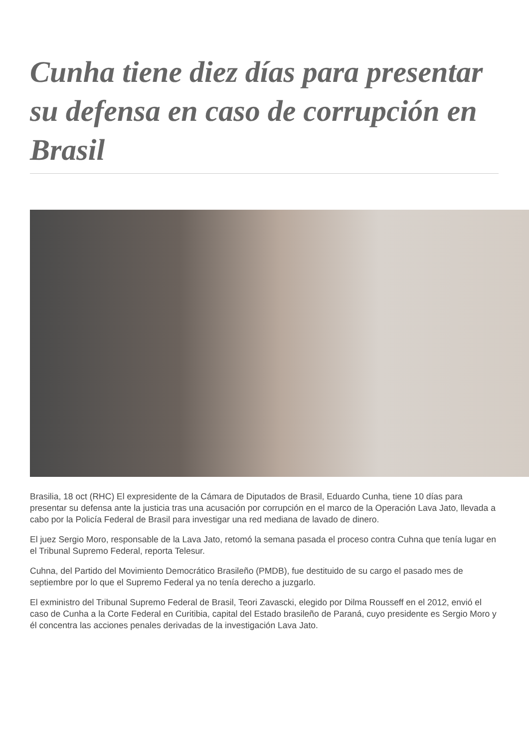Cunha tiene diez días para presentar su defensa en caso de corrupción en Brasil
Brasilia, 18 oct (RHC) El expresidente de la Cámara de Diputados de Brasil, Eduardo Cunha, tiene 10 días para presentar su defensa ante la justicia tras una acusación por corrupción en el marco de la Operación Lava Jato, llevada a cabo por la Policía Federal de Brasil para investigar una red mediana de lavado de dinero.
El juez Sergio Moro, responsable de la Lava Jato, retomó la semana pasada el proceso contra Cuhna que tenía lugar en el Tribunal Supremo Federal, reporta Telesur.
Cuhna, del Partido del Movimiento Democrático Brasileño (PMDB), fue destituido de su cargo el pasado mes de septiembre por lo que el Supremo Federal ya no tenía derecho a juzgarlo.
El exministro del Tribunal Supremo Federal de Brasil, Teori Zavascki, elegido por Dilma Rousseff en el 2012, envió el caso de Cunha a la Corte Federal en Curitibia, capital del Estado brasileño de Paraná, cuyo presidente es Sergio Moro y él concentra las acciones penales derivadas de la investigación Lava Jato.